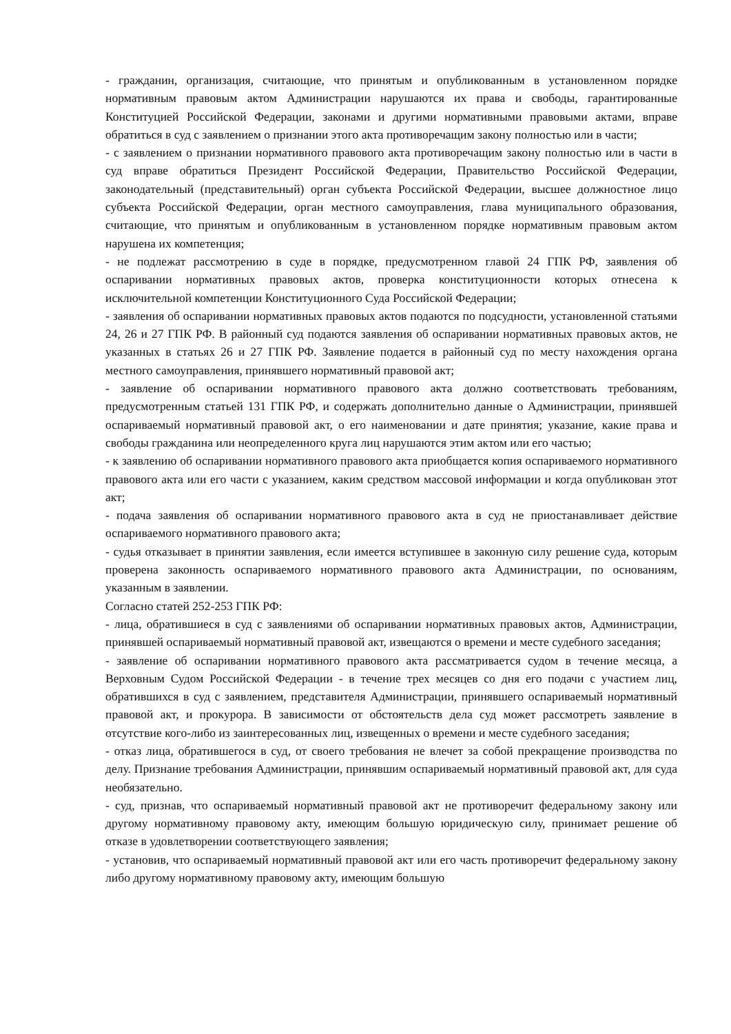- гражданин, организация, считающие, что принятым и опубликованным в установленном порядке нормативным правовым актом Администрации нарушаются их права и свободы, гарантированные Конституцией Российской Федерации, законами и другими нормативными правовыми актами, вправе обратиться в суд с заявлением о признании этого акта противоречащим закону полностью или в части;
- с заявлением о признании нормативного правового акта противоречащим закону полностью или в части в суд вправе обратиться Президент Российской Федерации, Правительство Российской Федерации, законодательный (представительный) орган субъекта Российской Федерации, высшее должностное лицо субъекта Российской Федерации, орган местного самоуправления, глава муниципального образования, считающие, что принятым и опубликованным в установленном порядке нормативным правовым актом нарушена их компетенция;
- не подлежат рассмотрению в суде в порядке, предусмотренном главой 24 ГПК РФ, заявления об оспаривании нормативных правовых актов, проверка конституционности которых отнесена к исключительной компетенции Конституционного Суда Российской Федерации;
- заявления об оспаривании нормативных правовых актов подаются по подсудности, установленной статьями 24, 26 и 27 ГПК РФ. В районный суд подаются заявления об оспаривании нормативных правовых актов, не указанных в статьях 26 и 27 ГПК РФ. Заявление подается в районный суд по месту нахождения органа местного самоуправления, принявшего нормативный правовой акт;
- заявление об оспаривании нормативного правового акта должно соответствовать требованиям, предусмотренным статьей 131 ГПК РФ, и содержать дополнительно данные о Администрации, принявшей оспариваемый нормативный правовой акт, о его наименовании и дате принятия; указание, какие права и свободы гражданина или неопределенного круга лиц нарушаются этим актом или его частью;
- к заявлению об оспаривании нормативного правового акта приобщается копия оспариваемого нормативного правового акта или его части с указанием, каким средством массовой информации и когда опубликован этот акт;
- подача заявления об оспаривании нормативного правового акта в суд не приостанавливает действие оспариваемого нормативного правового акта;
- судья отказывает в принятии заявления, если имеется вступившее в законную силу решение суда, которым проверена законность оспариваемого нормативного правового акта Администрации, по основаниям, указанным в заявлении.
Согласно статей 252-253 ГПК РФ:
- лица, обратившиеся в суд с заявлениями об оспаривании нормативных правовых актов, Администрации, принявшей оспариваемый нормативный правовой акт, извещаются о времени и месте судебного заседания;
- заявление об оспаривании нормативного правового акта рассматривается судом в течение месяца, а Верховным Судом Российской Федерации - в течение трех месяцев со дня его подачи с участием лиц, обратившихся в суд с заявлением, представителя Администрации, принявшего оспариваемый нормативный правовой акт, и прокурора. В зависимости от обстоятельств дела суд может рассмотреть заявление в отсутствие кого-либо из заинтересованных лиц, извещенных о времени и месте судебного заседания;
- отказ лица, обратившегося в суд, от своего требования не влечет за собой прекращение производства по делу. Признание требования Администрации, принявшим оспариваемый нормативный правовой акт, для суда необязательно.
- суд, признав, что оспариваемый нормативный правовой акт не противоречит федеральному закону или другому нормативному правовому акту, имеющим большую юридическую силу, принимает решение об отказе в удовлетворении соответствующего заявления;
- установив, что оспариваемый нормативный правовой акт или его часть противоречит федеральному закону либо другому нормативному правовому акту, имеющим большую